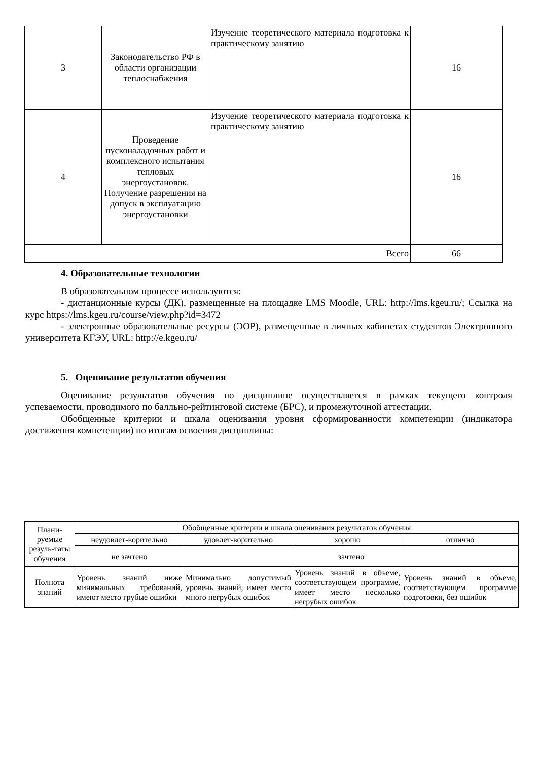| 3 | Законодательство РФ в области организации теплоснабжения | Изучение теоретического материала подготовка к практическому занятию | 16 |
| 4 | Проведение пусконаладочных работ и комплексного испытания тепловых энергоустановок. Получение разрешения на допуск в эксплуатацию энергоустановки | Изучение теоретического материала подготовка к практическому занятию | 16 |
| Всего | | | 66 |
4. Образовательные технологии
В образовательном процессе используются:
- дистанционные курсы (ДК), размещенные на площадке LMS Moodle, URL: http://lms.kgeu.ru/; Ссылка на курс https://lms.kgeu.ru/course/view.php?id=3472
- электронные образовательные ресурсы (ЭОР), размещенные в личных кабинетах студентов Электронного университета КГЭУ, URL: http://e.kgeu.ru/
5. Оценивание результатов обучения
Оценивание результатов обучения по дисциплине осуществляется в рамках текущего контроля успеваемости, проводимого по балльно-рейтинговой системе (БРС), и промежуточной аттестации.
Обобщенные критерии и шкала оценивания уровня сформированности компетенции (индикатора достижения компетенции) по итогам освоения дисциплины:
| Плани-руемые резуль-таты обучения | Обобщенные критерии и шкала оценивания результатов обучения | | | |
| | неудовлет-ворительно | удовлет-ворительно | хорошо | отлично |
| | не зачтено | зачтено | | |
| Полнота знаний | Уровень знаний ниже минимальных требований, имеют место грубые ошибки | Минимально допустимый уровень знаний, имеет место много негрубых ошибок | Уровень знаний в объеме, соответствующем программе, имеет место несколько негрубых ошибок | Уровень знаний в объеме, соответствующем программе подготовки, без ошибок |